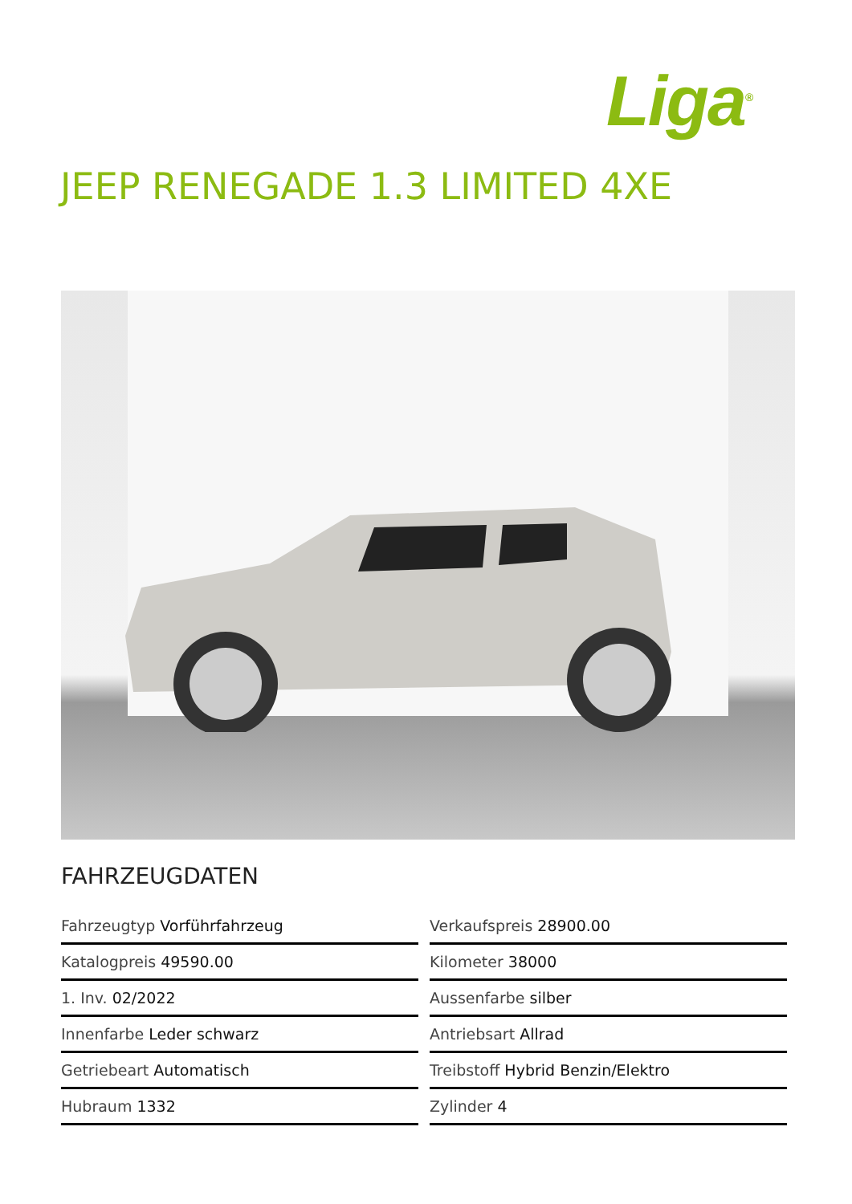Liga<sup>®</sup>
JEEP RENEGADE 1.3 LIMITED 4XE
FAHRZEUGDATEN
Fahrzeugtyp Vorführfahrzeug
Verkaufspreis 28900.00
Katalogpreis 49590.00
Kilometer 38000
1. Inv. 02/2022
Aussenfarbe silber
Innenfarbe Leder schwarz
Antriebsart Allrad
Getriebeart Automatisch
Treibstoff Hybrid Benzin/Elektro
Hubraum 1332
Zylinder 4